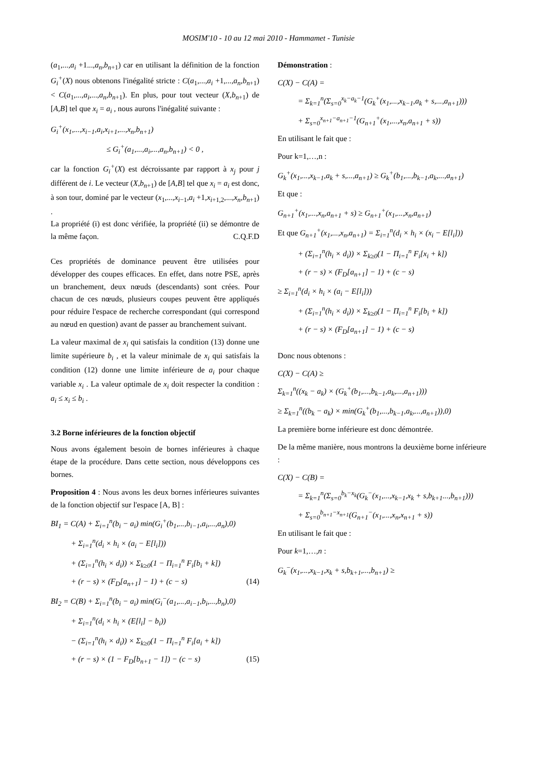MOSIM'10 - 10 au 12 mai 2010 - Hammamet - Tunisie
(a<sub>1</sub>,...,a<sub>i</sub> +1...,a<sub>n</sub>,b<sub>n+1</sub>) car en utilisant la définition de la fonction G<sub>i</sub><sup>+</sup>(X) nous obtenons l'inégalité stricte : C(a<sub>1</sub>,...,a<sub>i</sub> +1,...,a<sub>n</sub>,b<sub>n+1</sub>) < C(a<sub>1</sub>,...,a<sub>i</sub>,...,a<sub>n</sub>,b<sub>n+1</sub>). En plus, pour tout vecteur (X,b<sub>n+1</sub>) de [A,B] tel que x<sub>i</sub> = a<sub>i</sub> , nous aurons l'inégalité suivante :
G<sub>i</sub><sup>+</sup>(x<sub>1</sub>,...,x<sub>i−1</sub>,a<sub>i</sub>,x<sub>i+1</sub>,...,x<sub>n</sub>,b<sub>n+1</sub>)
≤ G<sub>i</sub><sup>+</sup>(a<sub>1</sub>,...,a<sub>i</sub>,...,a<sub>n</sub>,b<sub>n+1</sub>) < 0 ,
car la fonction G<sub>i</sub><sup>+</sup>(X) est décroissante par rapport à x<sub>j</sub> pour j différent de i. Le vecteur (X,b<sub>n+1</sub>) de [A,B] tel que x<sub>i</sub> = a<sub>i</sub> est donc, à son tour, dominé par le vecteur (x<sub>1</sub>,...,x<sub>i−1</sub>,a<sub>i</sub> +1,x<sub>i+1,2</sub>,...,x<sub>n</sub>,b<sub>n+1</sub>) .
La propriété (i) est donc vérifiée, la propriété (ii) se démontre de la même façon. C.Q.F.D
Ces propriétés de dominance peuvent être utilisées pour développer des coupes efficaces. En effet, dans notre PSE, après un branchement, deux nœuds (descendants) sont crées. Pour chacun de ces nœuds, plusieurs coupes peuvent être appliqués pour réduire l'espace de recherche correspondant (qui correspond au nœud en question) avant de passer au branchement suivant.
La valeur maximal de x<sub>i</sub> qui satisfais la condition (13) donne une limite supérieure b<sub>i</sub> , et la valeur minimale de x<sub>i</sub> qui satisfais la condition (12) donne une limite inférieure de a<sub>i</sub> pour chaque variable x<sub>i</sub> . La valeur optimale de x<sub>i</sub> doit respecter la condition : a<sub>i</sub> ≤ x<sub>i</sub> ≤ b<sub>i</sub> .
3.2 Borne inférieures de la fonction objectif
Nous avons également besoin de bornes inférieures à chaque étape de la procédure. Dans cette section, nous développons ces bornes.
Proposition 4 : Nous avons les deux bornes inférieures suivantes de la fonction objectif sur l'espace [A, B] :
BI<sub>1</sub> = C(A) + Σ<sub>i=1</sub><sup>n</sup>(b<sub>i</sub> − a<sub>i</sub>) min(G<sub>i</sub><sup>+</sup>(b<sub>1</sub>,...,b<sub>i−1</sub>,a<sub>i</sub>,...,a<sub>n</sub>),0)
+ Σ<sub>i=1</sub><sup>n</sup>(d<sub>i</sub> × h<sub>i</sub> × (a<sub>i</sub> − E[l<sub>i</sub>]))
+ (Σ<sub>i=1</sub><sup>n</sup>(h<sub>i</sub> × d<sub>i</sub>)) × Σ<sub>k≥0</sub>(1 − Π<sub>i=1</sub><sup>n</sup> F<sub>i</sub>[b<sub>i</sub> + k])
+ (r − s) × (F<sub>D</sub>[a<sub>n+1</sub>] − 1) + (c − s) (14)
BI<sub>2</sub> = C(B) + Σ<sub>i=1</sub><sup>n</sup>(b<sub>i</sub> − a<sub>i</sub>) min(G<sub>i</sub><sup>−</sup>(a<sub>1</sub>,...,a<sub>i−1</sub>,b<sub>i</sub>,...,b<sub>n</sub>),0)
+ Σ<sub>i=1</sub><sup>n</sup>(d<sub>i</sub> × h<sub>i</sub> × (E[l<sub>i</sub>] − b<sub>i</sub>))
− (Σ<sub>i=1</sub><sup>n</sup>(h<sub>i</sub> × d<sub>i</sub>)) × Σ<sub>k≥0</sub>(1 − Π<sub>i=1</sub><sup>n</sup> F<sub>i</sub>[a<sub>i</sub> + k])
+ (r − s) × (1 − F<sub>D</sub>[b<sub>n+1</sub> − 1]) − (c − s) (15)
Démonstration :
C(X) − C(A) =
= Σ<sub>k=1</sub><sup>n</sup>(Σ<sub>s=0</sub><sup>x<sub>k</sub>−a<sub>k</sub>−1</sup>(G<sub>k</sub><sup>+</sup>(x<sub>1</sub>,...,x<sub>k−1</sub>,a<sub>k</sub> + s,...,a<sub>n+1</sub>)))
+ Σ<sub>s=0</sub><sup>x<sub>n+1</sub>−a<sub>n+1</sub>−1</sup>(G<sub>n+1</sub><sup>+</sup>(x<sub>1</sub>,...,x<sub>n</sub>,a<sub>n+1</sub> + s))
En utilisant le fait que :
Pour k=1,…,n :
G<sub>k</sub><sup>+</sup>(x<sub>1</sub>,...,x<sub>k−1</sub>,a<sub>k</sub> + s,...,a<sub>n+1</sub>) ≥ G<sub>k</sub><sup>+</sup>(b<sub>1</sub>,...,b<sub>k−1</sub>,a<sub>k</sub>,...,a<sub>n+1</sub>)
Et que :
G<sub>n+1</sub><sup>+</sup>(x<sub>1</sub>,...,x<sub>n</sub>,a<sub>n+1</sub> + s) ≥ G<sub>n+1</sub><sup>+</sup>(x<sub>1</sub>,...,x<sub>n</sub>,a<sub>n+1</sub>)
Et que G<sub>n+1</sub><sup>+</sup>(x<sub>1</sub>,...,x<sub>n</sub>,a<sub>n+1</sub>) = Σ<sub>i=1</sub><sup>n</sup>(d<sub>i</sub> × h<sub>i</sub> × (x<sub>i</sub> − E[l<sub>i</sub>]))
+ (Σ<sub>i=1</sub><sup>n</sup>(h<sub>i</sub> × d<sub>i</sub>)) × Σ<sub>k≥0</sub>(1 − Π<sub>i=1</sub><sup>n</sup> F<sub>i</sub>[x<sub>i</sub> + k])
+ (r − s) × (F<sub>D</sub>[a<sub>n+1</sub>] − 1) + (c − s)
≥ Σ<sub>i=1</sub><sup>n</sup>(d<sub>i</sub> × h<sub>i</sub> × (a<sub>i</sub> − E[l<sub>i</sub>]))
+ (Σ<sub>i=1</sub><sup>n</sup>(h<sub>i</sub> × d<sub>i</sub>)) × Σ<sub>k≥0</sub>(1 − Π<sub>i=1</sub><sup>n</sup> F<sub>i</sub>[b<sub>i</sub> + k])
+ (r − s) × (F<sub>D</sub>[a<sub>n+1</sub>] − 1) + (c − s)
Donc nous obtenons :
C(X) − C(A) ≥
Σ<sub>k=1</sub><sup>n</sup>((x<sub>k</sub> − a<sub>k</sub>) × (G<sub>k</sub><sup>+</sup>(b<sub>1</sub>,...,b<sub>k−1</sub>,a<sub>k</sub>,...,a<sub>n+1</sub>)))
≥ Σ<sub>k=1</sub><sup>n</sup>((b<sub>k</sub> − a<sub>k</sub>) × min(G<sub>k</sub><sup>+</sup>(b<sub>1</sub>,...,b<sub>k−1</sub>,a<sub>k</sub>,...,a<sub>n+1</sub>)),0)
La première borne inférieure est donc démontrée.
De la même manière, nous montrons la deuxième borne inférieure :
C(X) − C(B) =
= Σ<sub>k=1</sub><sup>n</sup>(Σ<sub>s=0</sub><sup>b<sub>k</sub>−x<sub>k</sub></sup>(G<sub>k</sub><sup>−</sup>(x<sub>1</sub>,...,x<sub>k−1</sub>,x<sub>k</sub> + s,b<sub>k+1</sub>...,b<sub>n+1</sub>)))
+ Σ<sub>s=0</sub><sup>b<sub>n+1</sub>−x<sub>n+1</sub></sup>(G<sub>n+1</sub><sup>−</sup>(x<sub>1</sub>,...,x<sub>n</sub>,x<sub>n+1</sub> + s))
En utilisant le fait que :
Pour k=1,…,n :
G<sub>k</sub><sup>−</sup>(x<sub>1</sub>,...,x<sub>k−1</sub>,x<sub>k</sub> + s,b<sub>k+1</sub>,...,b<sub>n+1</sub>) ≥